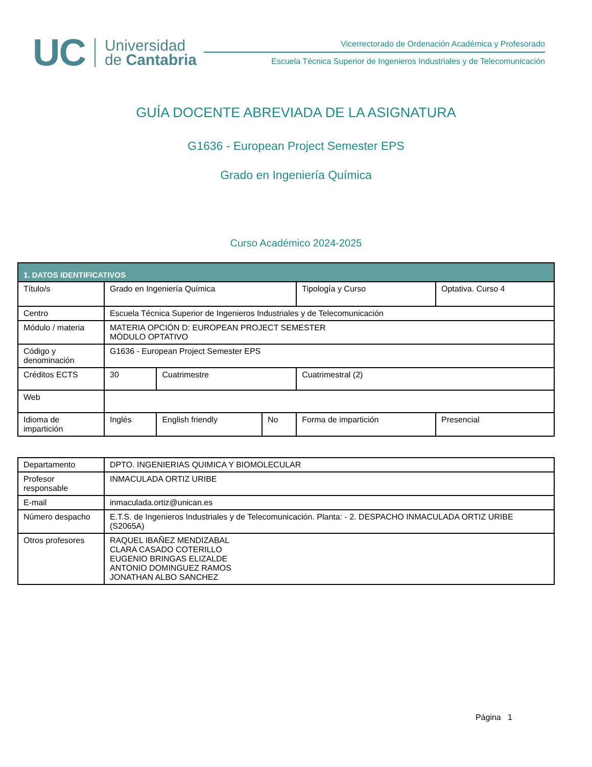UC
Universidad
de Cantabria
Vicerrectorado de Ordenación Académica y Profesorado
Escuela Técnica Superior de Ingenieros Industriales y de Telecomunicación
GUÍA DOCENTE ABREVIADA DE LA ASIGNATURA
G1636 - European Project Semester EPS
Grado en Ingeniería Química
Curso Académico 2024-2025
| 1. DATOS IDENTIFICATIVOS | | | | | |
| --- | --- | --- | --- | --- | --- |
| Título/s | Grado en Ingeniería Química | | | Tipología y Curso | Optativa. Curso 4 |
| Centro | Escuela Técnica Superior de Ingenieros Industriales y de Telecomunicación | | | | |
| Módulo / materia | MATERIA OPCIÓN D: EUROPEAN PROJECT SEMESTER MÓDULO OPTATIVO | | | | |
| Código y denominación | G1636 - European Project Semester EPS | | | | |
| Créditos ECTS | 30 | Cuatrimestre | | Cuatrimestral (2) | |
| Web | | | | | |
| Idioma de impartición | Inglés | English friendly | No | Forma de impartición | Presencial |
| Departamento | DPTO. INGENIERIAS QUIMICA Y BIOMOLECULAR |
| Profesor responsable | INMACULADA ORTIZ URIBE |
| E-mail | inmaculada.ortiz@unican.es |
| Número despacho | E.T.S. de Ingenieros Industriales y de Telecomunicación. Planta: - 2. DESPACHO INMACULADA ORTIZ URIBE (S2065A) |
| Otros profesores | RAQUEL IBAÑEZ MENDIZABAL CLARA CASADO COTERILLO EUGENIO BRINGAS ELIZALDE ANTONIO DOMINGUEZ RAMOS JONATHAN ALBO SANCHEZ |
Página 1